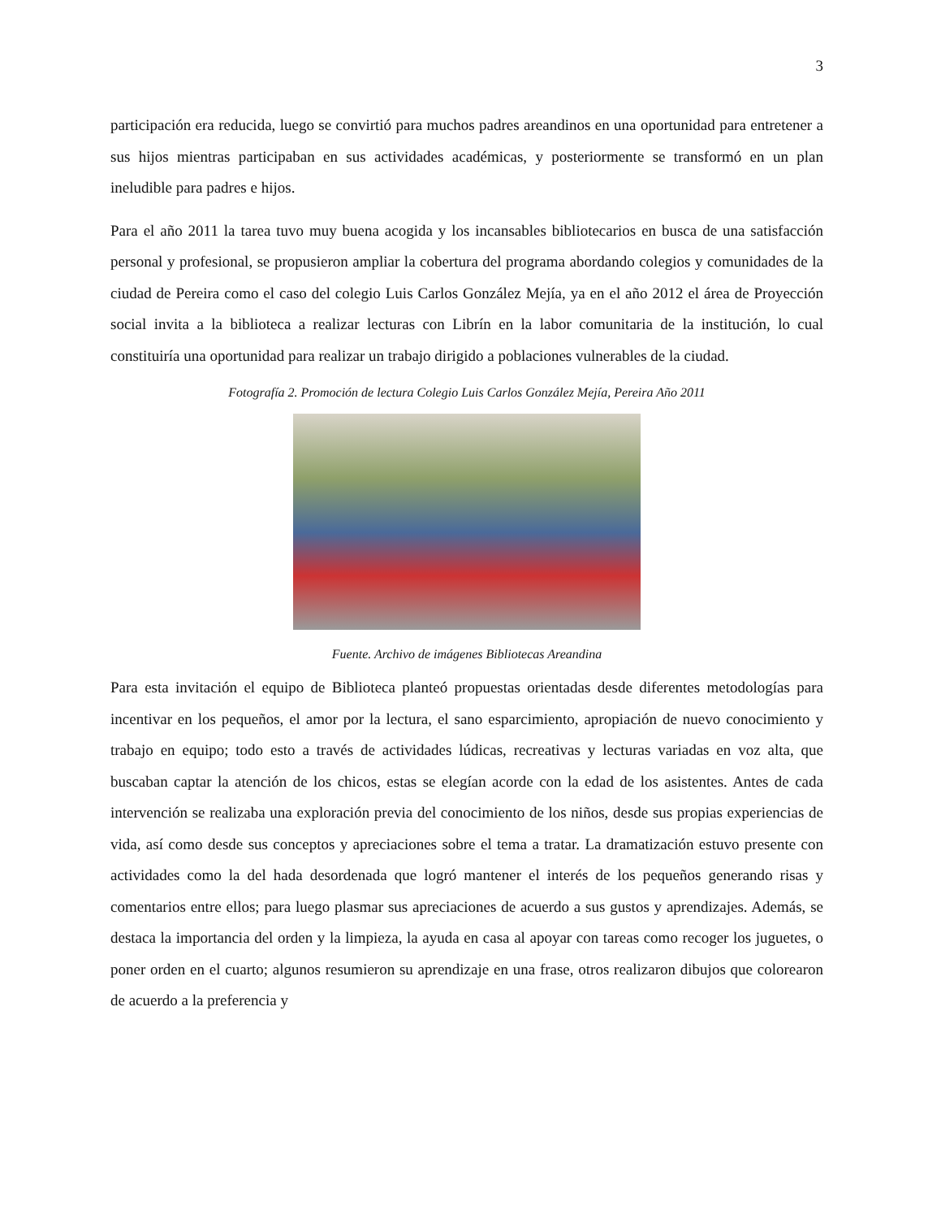3
participación era reducida, luego se convirtió para muchos padres areandinos en una oportunidad para entretener a sus hijos mientras participaban en sus actividades académicas, y posteriormente se transformó en un plan ineludible para padres e hijos.
Para el año 2011 la tarea tuvo muy buena acogida y los incansables bibliotecarios en busca de una satisfacción personal y profesional, se propusieron ampliar la cobertura del programa abordando colegios y comunidades de la ciudad de Pereira como el caso del colegio Luis Carlos González Mejía, ya en el año 2012 el área de Proyección social invita a la biblioteca a realizar lecturas con Librín en la labor comunitaria de la institución, lo cual constituiría una oportunidad para realizar un trabajo dirigido a poblaciones vulnerables de la ciudad.
Fotografía 2. Promoción de lectura Colegio Luis Carlos González Mejía, Pereira Año 2011
Fuente. Archivo de imágenes Bibliotecas Areandina
Para esta invitación el equipo de Biblioteca planteó propuestas orientadas desde diferentes metodologías para incentivar en los pequeños, el amor por la lectura, el sano esparcimiento, apropiación de nuevo conocimiento y trabajo en equipo; todo esto a través de actividades lúdicas, recreativas y lecturas variadas en voz alta, que buscaban captar la atención de los chicos, estas se elegían acorde con la edad de los asistentes. Antes de cada intervención se realizaba una exploración previa del conocimiento de los niños, desde sus propias experiencias de vida, así como desde sus conceptos y apreciaciones sobre el tema a tratar. La dramatización estuvo presente con actividades como la del hada desordenada que logró mantener el interés de los pequeños generando risas y comentarios entre ellos; para luego plasmar sus apreciaciones de acuerdo a sus gustos y aprendizajes. Además, se destaca la importancia del orden y la limpieza, la ayuda en casa al apoyar con tareas como recoger los juguetes, o poner orden en el cuarto; algunos resumieron su aprendizaje en una frase, otros realizaron dibujos que colorearon de acuerdo a la preferencia y